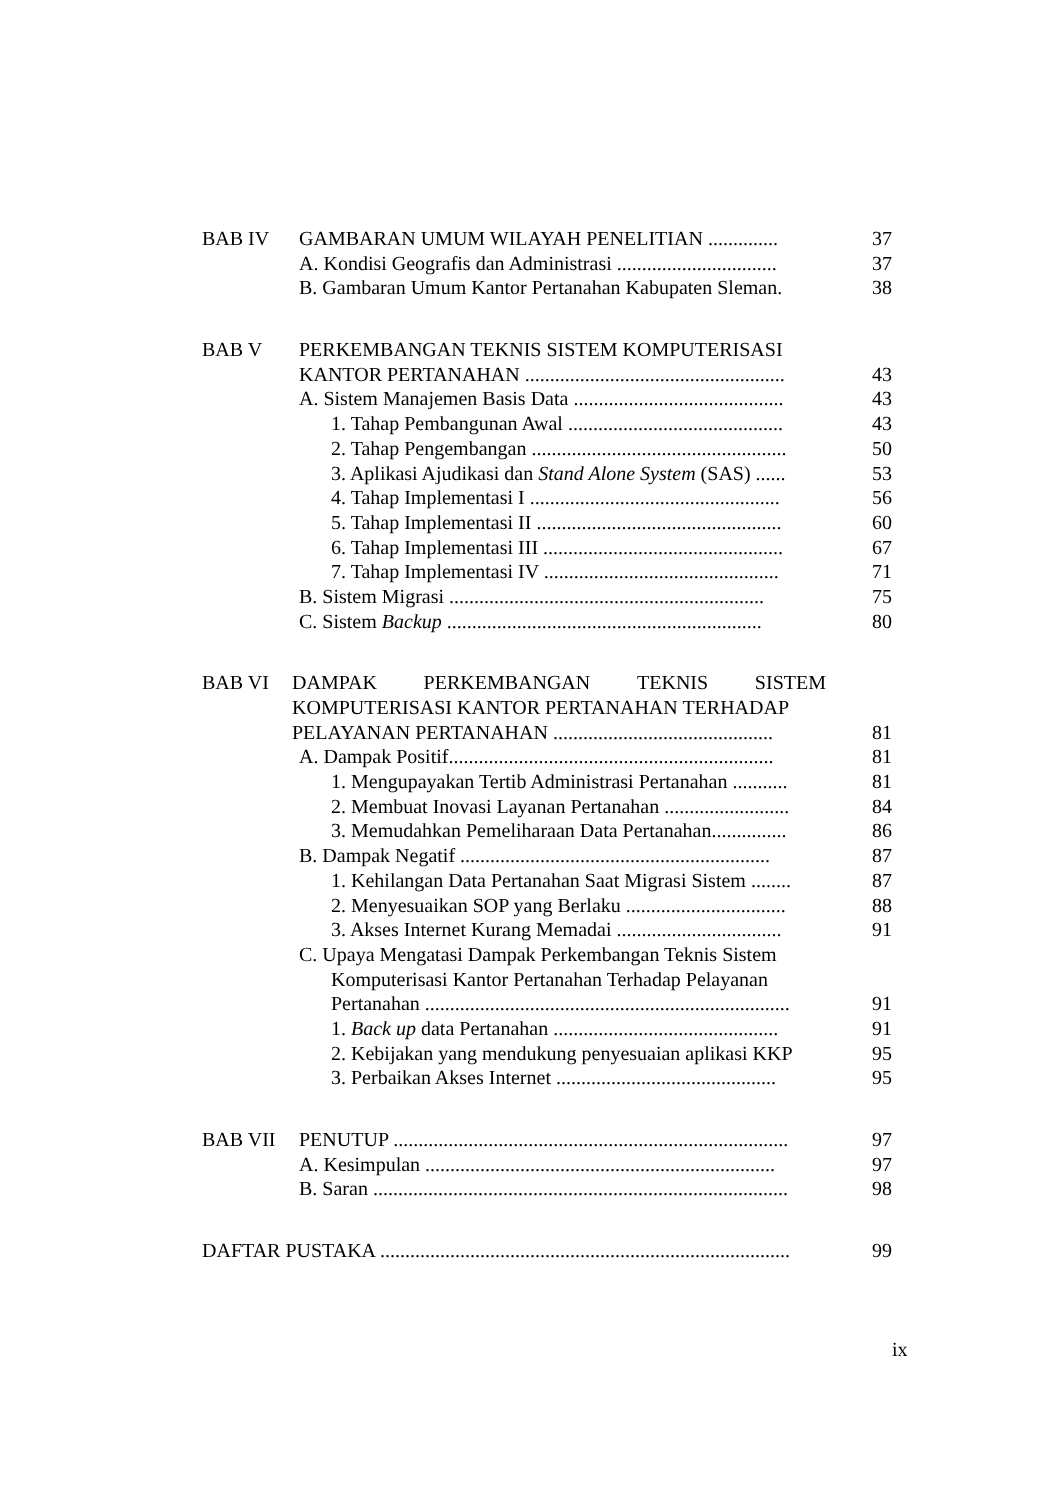BAB IV GAMBARAN UMUM WILAYAH PENELITIAN .............. 37
A. Kondisi Geografis dan Administrasi ................................ 37
B. Gambaran Umum Kantor Pertanahan Kabupaten Sleman. 38
BAB V PERKEMBANGAN TEKNIS SISTEM KOMPUTERISASI
KANTOR PERTANAHAN .................................................... 43
A. Sistem Manajemen Basis Data .......................................... 43
1. Tahap Pembangunan Awal ........................................... 43
2. Tahap Pengembangan ................................................... 50
3. Aplikasi Ajudikasi dan Stand Alone System (SAS) ...... 53
4. Tahap Implementasi I .................................................. 56
5. Tahap Implementasi II ................................................. 60
6. Tahap Implementasi III ................................................ 67
7. Tahap Implementasi IV ............................................... 71
B. Sistem Migrasi ............................................................... 75
C. Sistem Backup ............................................................... 80
BAB VI DAMPAK PERKEMBANGAN TEKNIS SISTEM
KOMPUTERISASI KANTOR PERTANAHAN TERHADAP
PELAYANAN PERTANAHAN ............................................ 81
A. Dampak Positif................................................................. 81
1. Mengupayakan Tertib Administrasi Pertanahan ........... 81
2. Membuat Inovasi Layanan Pertanahan ......................... 84
3. Memudahkan Pemeliharaan Data Pertanahan............... 86
B. Dampak Negatif .............................................................. 87
1. Kehilangan Data Pertanahan Saat Migrasi Sistem ........ 87
2. Menyesuaikan SOP yang Berlaku ................................ 88
3. Akses Internet Kurang Memadai ................................. 91
C. Upaya Mengatasi Dampak Perkembangan Teknis Sistem
Komputerisasi Kantor Pertanahan Terhadap Pelayanan
Pertanahan ......................................................................... 91
1. Back up data Pertanahan ............................................. 91
2. Kebijakan yang mendukung penyesuaian aplikasi KKP 95
3. Perbaikan Akses Internet ............................................ 95
BAB VII PENUTUP ............................................................................... 97
A. Kesimpulan ...................................................................... 97
B. Saran ................................................................................... 98
DAFTAR PUSTAKA .................................................................................. 99
ix